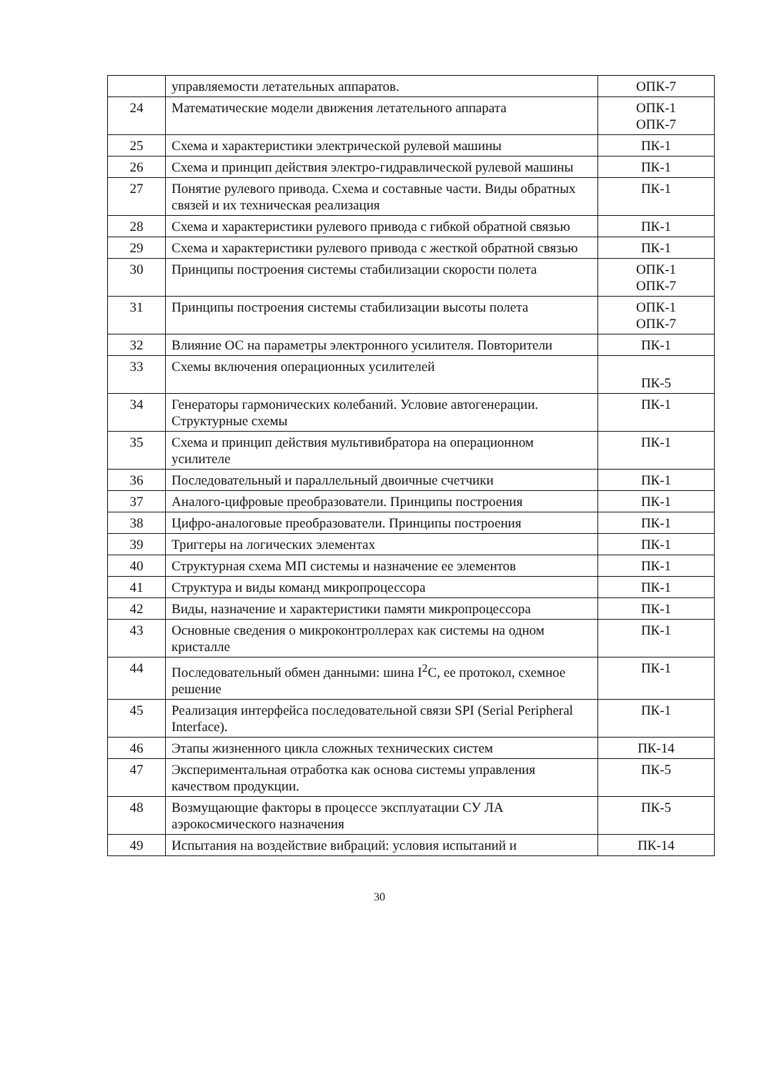| | управляемости летательных аппаратов. | ОПК-7 |
| 24 | Математические модели движения летательного аппарата | ОПК-1 ОПК-7 |
| 25 | Схема и характеристики электрической рулевой машины | ПК-1 |
| 26 | Схема и принцип действия электро-гидравлической рулевой машины | ПК-1 |
| 27 | Понятие рулевого привода. Схема и составные части. Виды обратных связей и их техническая реализация | ПК-1 |
| 28 | Схема и характеристики рулевого привода с гибкой обратной связью | ПК-1 |
| 29 | Схема и характеристики рулевого привода с жесткой обратной связью | ПК-1 |
| 30 | Принципы построения системы стабилизации скорости полета | ОПК-1 ОПК-7 |
| 31 | Принципы построения системы стабилизации высоты полета | ОПК-1 ОПК-7 |
| 32 | Влияние ОС на параметры электронного усилителя. Повторители | ПК-1 |
| 33 | Схемы включения операционных усилителей | ПК-5 |
| 34 | Генераторы гармонических колебаний. Условие автогенерации. Структурные схемы | ПК-1 |
| 35 | Схема и принцип действия мультивибратора на операционном усилителе | ПК-1 |
| 36 | Последовательный и параллельный двоичные счетчики | ПК-1 |
| 37 | Аналого-цифровые преобразователи. Принципы построения | ПК-1 |
| 38 | Цифро-аналоговые преобразователи. Принципы построения | ПК-1 |
| 39 | Триггеры на логических элементах | ПК-1 |
| 40 | Структурная схема МП системы и назначение ее элементов | ПК-1 |
| 41 | Структура и виды команд микропроцессора | ПК-1 |
| 42 | Виды, назначение и характеристики памяти микропроцессора | ПК-1 |
| 43 | Основные сведения о микроконтроллерах как системы на одном кристалле | ПК-1 |
| 44 | Последовательный обмен данными: шина I<sup>2</sup>C, ее протокол, схемное решение | ПК-1 |
| 45 | Реализация интерфейса последовательной связи SPI (Serial Peripheral Interface). | ПК-1 |
| 46 | Этапы жизненного цикла сложных технических систем | ПК-14 |
| 47 | Экспериментальная отработка как основа системы управления качеством продукции. | ПК-5 |
| 48 | Возмущающие факторы в процессе эксплуатации СУ ЛА аэрокосмического назначения | ПК-5 |
| 49 | Испытания на воздействие вибраций: условия испытаний и | ПК-14 |
30